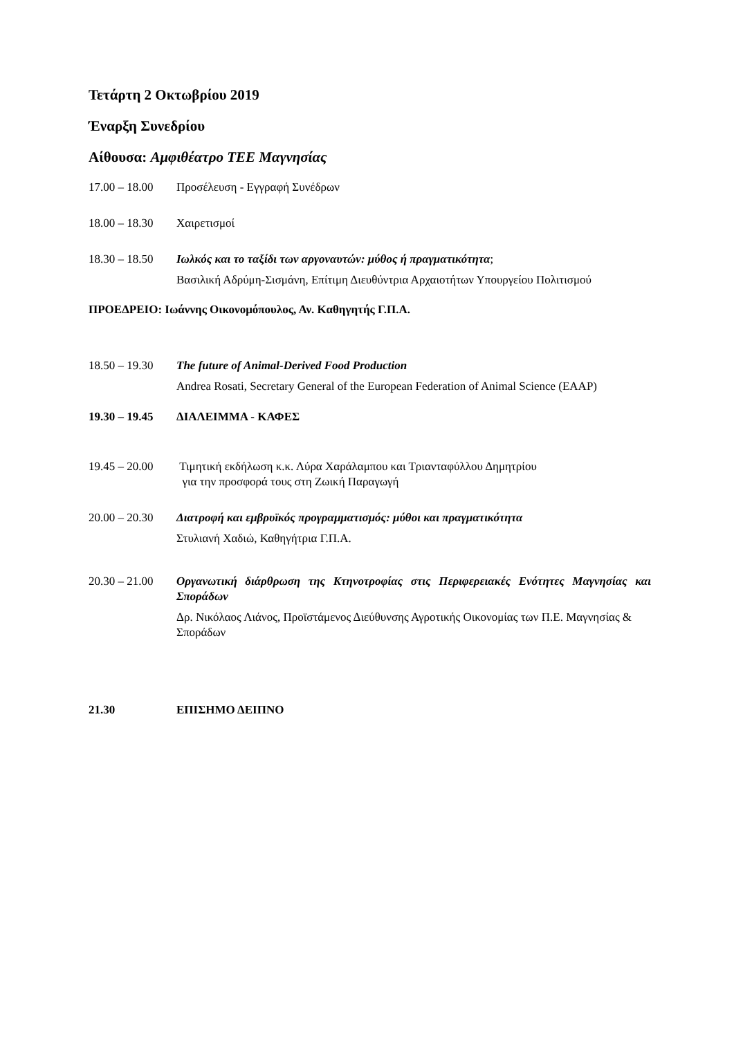Τετάρτη 2 Οκτωβρίου 2019
Έναρξη Συνεδρίου
Αίθουσα: Αμφιθέατρο ΤΕΕ Μαγνησίας
17.00 – 18.00 Προσέλευση - Εγγραφή Συνέδρων
18.00 – 18.30 Χαιρετισμοί
18.30 – 18.50 Ιωλκός και το ταξίδι των αργοναυτών: μύθος ή πραγματικότητα;
Βασιλική Αδρύμη-Σισμάνη, Επίτιμη Διευθύντρια Αρχαιοτήτων Υπουργείου Πολιτισμού
ΠΡΟΕΔΡΕΙΟ: Ιωάννης Οικονομόπουλος, Αν. Καθηγητής Γ.Π.Α.
18.50 – 19.30 The future of Animal-Derived Food Production
Andrea Rosati, Secretary General of the European Federation of Animal Science (EAAP)
19.30 – 19.45 ΔΙΑΛΕΙΜΜΑ - ΚΑΦΕΣ
19.45 – 20.00 Τιμητική εκδήλωση κ.κ. Λύρα Χαράλαμπου και Τριανταφύλλου Δημητρίου
για την προσφορά τους στη Ζωική Παραγωγή
20.00 – 20.30 Διατροφή και εμβρυϊκός προγραμματισμός: μύθοι και πραγματικότητα
Στυλιανή Χαδιώ, Καθηγήτρια Γ.Π.Α.
20.30 – 21.00 Οργανωτική διάρθρωση της Κτηνοτροφίας στις Περιφερειακές Ενότητες Μαγνησίας και Σποράδων
Δρ. Νικόλαος Λιάνος, Προϊστάμενος Διεύθυνσης Αγροτικής Οικονομίας των Π.Ε. Μαγνησίας & Σποράδων
21.30 ΕΠΙΣΗΜΟ ΔΕΙΠΝΟ